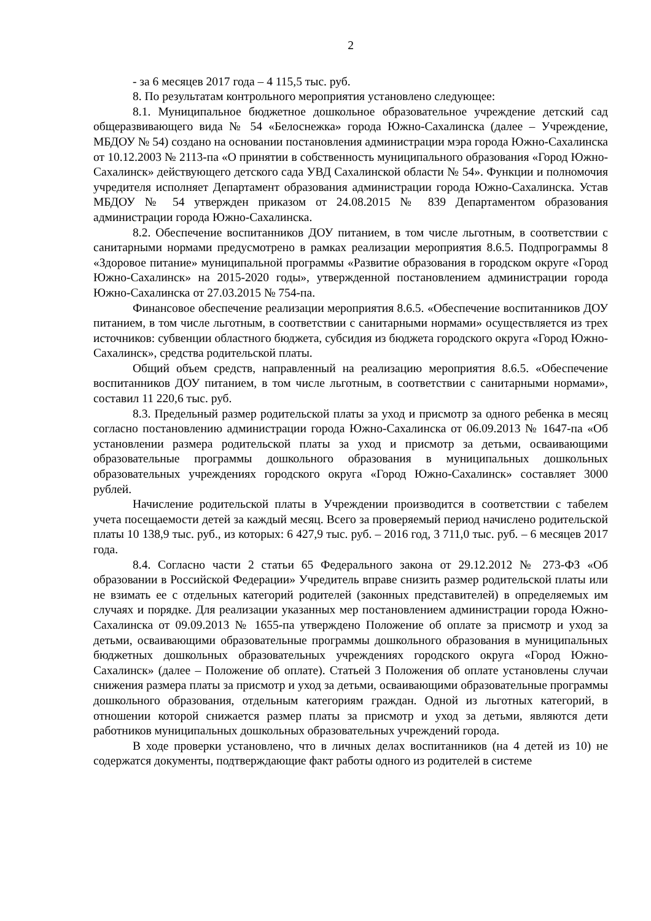2
- за 6 месяцев 2017 года – 4 115,5 тыс. руб.
8. По результатам контрольного мероприятия установлено следующее:
8.1. Муниципальное бюджетное дошкольное образовательное учреждение детский сад общеразвивающего вида № 54 «Белоснежка» города Южно-Сахалинска (далее – Учреждение, МБДОУ № 54) создано на основании постановления администрации мэра города Южно-Сахалинска от 10.12.2003 № 2113-па «О принятии в собственность муниципального образования «Город Южно-Сахалинск» действующего детского сада УВД Сахалинской области № 54». Функции и полномочия учредителя исполняет Департамент образования администрации города Южно-Сахалинска. Устав МБДОУ № 54 утвержден приказом от 24.08.2015 № 839 Департаментом образования администрации города Южно-Сахалинска.
8.2. Обеспечение воспитанников ДОУ питанием, в том числе льготным, в соответствии с санитарными нормами предусмотрено в рамках реализации мероприятия 8.6.5. Подпрограммы 8 «Здоровое питание» муниципальной программы «Развитие образования в городском округе «Город Южно-Сахалинск» на 2015-2020 годы», утвержденной постановлением администрации города Южно-Сахалинска от 27.03.2015 № 754-па.
Финансовое обеспечение реализации мероприятия 8.6.5. «Обеспечение воспитанников ДОУ питанием, в том числе льготным, в соответствии с санитарными нормами» осуществляется из трех источников: субвенции областного бюджета, субсидия из бюджета городского округа «Город Южно-Сахалинск», средства родительской платы.
Общий объем средств, направленный на реализацию мероприятия 8.6.5. «Обеспечение воспитанников ДОУ питанием, в том числе льготным, в соответствии с санитарными нормами», составил 11 220,6 тыс. руб.
8.3. Предельный размер родительской платы за уход и присмотр за одного ребенка в месяц согласно постановлению администрации города Южно-Сахалинска от 06.09.2013 № 1647-па «Об установлении размера родительской платы за уход и присмотр за детьми, осваивающими образовательные программы дошкольного образования в муниципальных дошкольных образовательных учреждениях городского округа «Город Южно-Сахалинск» составляет 3000 рублей.
Начисление родительской платы в Учреждении производится в соответствии с табелем учета посещаемости детей за каждый месяц. Всего за проверяемый период начислено родительской платы 10 138,9 тыс. руб., из которых: 6 427,9 тыс. руб. – 2016 год, 3 711,0 тыс. руб. – 6 месяцев 2017 года.
8.4. Согласно части 2 статьи 65 Федерального закона от 29.12.2012 № 273-ФЗ «Об образовании в Российской Федерации» Учредитель вправе снизить размер родительской платы или не взимать ее с отдельных категорий родителей (законных представителей) в определяемых им случаях и порядке. Для реализации указанных мер постановлением администрации города Южно-Сахалинска от 09.09.2013 № 1655-па утверждено Положение об оплате за присмотр и уход за детьми, осваивающими образовательные программы дошкольного образования в муниципальных бюджетных дошкольных образовательных учреждениях городского округа «Город Южно-Сахалинск» (далее – Положение об оплате). Статьей 3 Положения об оплате установлены случаи снижения размера платы за присмотр и уход за детьми, осваивающими образовательные программы дошкольного образования, отдельным категориям граждан. Одной из льготных категорий, в отношении которой снижается размер платы за присмотр и уход за детьми, являются дети работников муниципальных дошкольных образовательных учреждений города.
В ходе проверки установлено, что в личных делах воспитанников (на 4 детей из 10) не содержатся документы, подтверждающие факт работы одного из родителей в системе